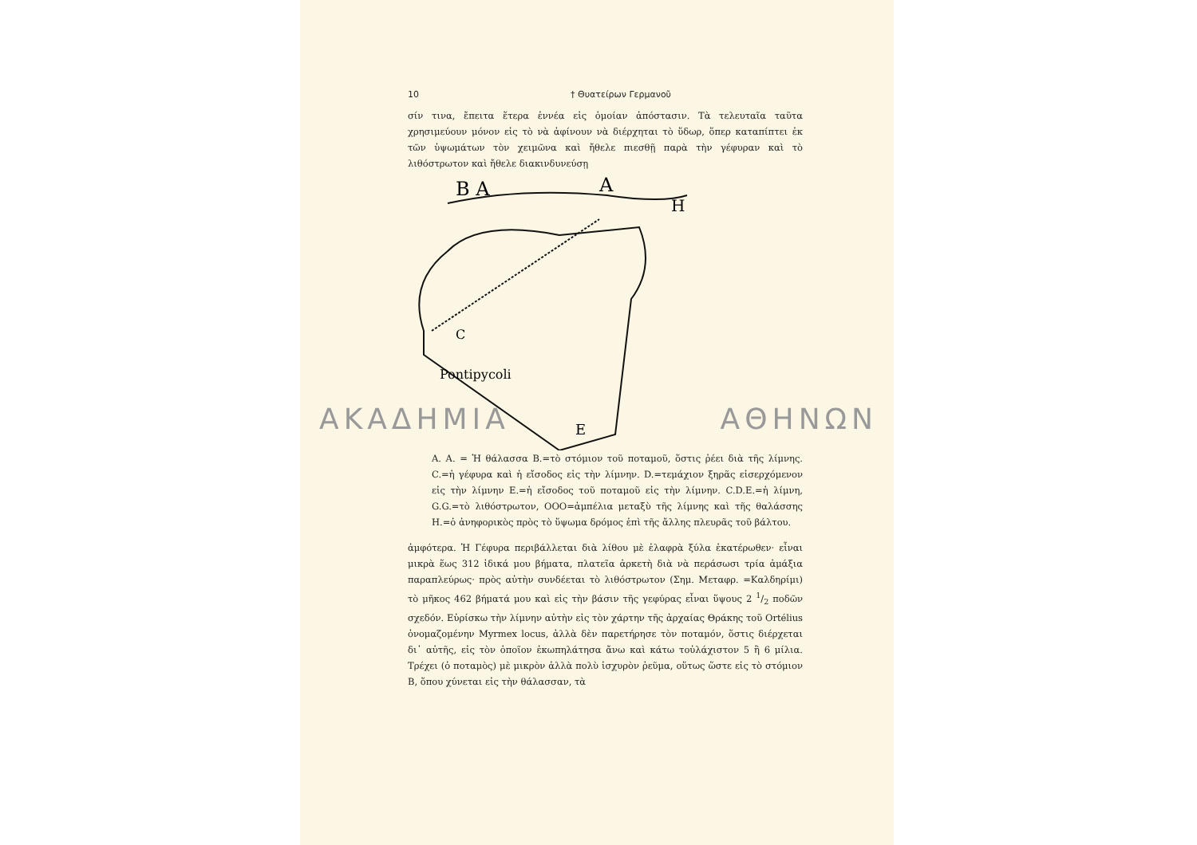10 † Θυατείρων Γερμανοῦ
σίν τινα, ἔπειτα ἕτερα ἐννέα εἰς ὁμοίαν ἀπόστασιν. Τὰ τελευταῖα ταῦτα χρησιμεύουν μόνον εἰς τὸ νὰ ἀφίνουν νὰ διέρχηται τὸ ὕδωρ, ὅπερ καταπίπτει ἐκ τῶν ὑψωμάτων τὸν χειμῶνα καὶ ἤθελε πιεσθῇ παρὰ τὴν γέφυραν καὶ τὸ λιθόστρωτον καὶ ἤθελε διακινδυνεύσῃ
B A
A
H
Pontipycoli
C
E
Α. Α. = Ἡ θάλασσα Β.=τὸ στόμιον τοῦ ποταμοῦ, ὅστις ῥέει διὰ τῆς λίμνης. C.=ἡ γέφυρα καὶ ἡ εἴσοδος εἰς τὴν λίμνην. D.=τεμάχιον ξηρᾶς εἰσερχόμενον εἰς τὴν λίμνην Ε.=ἡ εἴσοδος τοῦ ποταμοῦ εἰς τὴν λίμνην. C.D.E.=ἡ λίμνη, G.G.=τὸ λιθόστρωτον, ΟΟΟ=ἀμπέλια μεταξὺ τῆς λίμνης καὶ τῆς θαλάσσης Η.=ὁ ἀνηφορικὸς πρὸς τὸ ὕψωμα δρόμος ἐπὶ τῆς ἄλλης πλευρᾶς τοῦ βάλτου.
ἀμφότερα. Ἡ Γέφυρα περιβάλλεται διὰ λίθου μὲ ἐλαφρὰ ξύλα ἑκατέρωθεν· εἶναι μικρὰ ἕως 312 ἰδικά μου βήματα, πλατεῖα ἀρκετὴ διὰ νὰ περάσωσι τρία ἁμάξια παραπλεύρως· πρὸς αὐτὴν συνδέεται τὸ λιθόστρωτον (Σημ. Μεταφρ. =Καλδηρίμι) τὸ μῆκος 462 βήματά μου καὶ εἰς τὴν βάσιν τῆς γεφύρας εἶναι ὕψους 2 1/2 ποδῶν σχεδόν. Εὑρίσκω τὴν λίμνην αὐτὴν εἰς τὸν χάρτην τῆς ἀρχαίας Θράκης τοῦ Ortélius ὀνομαζομένην Myrmex locus, ἀλλὰ δὲν παρετήρησε τὸν ποταμόν, ὅστις διέρχεται δι᾽ αὐτῆς, εἰς τὸν ὁποῖον ἐκωπηλάτησα ἄνω καὶ κάτω τοὐλάχιστον 5 ἢ 6 μίλια. Τρέχει (ὁ ποταμὸς) μὲ μικρὸν ἀλλὰ πολὺ ἰσχυρὸν ῥεῦμα, οὕτως ὥστε εἰς τὸ στόμιον Β, ὅπου χύνεται εἰς τὴν θάλασσαν, τὰ
ΑΚΑΔΗΜΙΑ ΑΘΗΝΩΝ